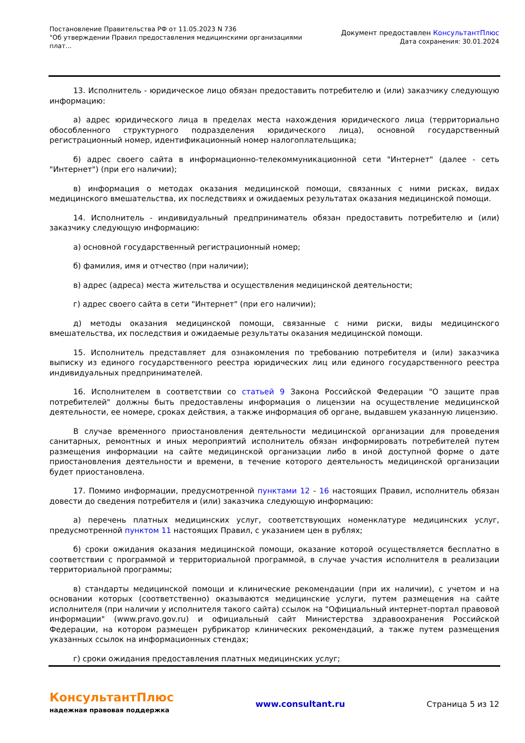Постановление Правительства РФ от 11.05.2023 N 736
"Об утверждении Правил предоставления медицинскими организациями
плат...
Документ предоставлен КонсультантПлюс
Дата сохранения: 30.01.2024
13. Исполнитель - юридическое лицо обязан предоставить потребителю и (или) заказчику следующую информацию:
а) адрес юридического лица в пределах места нахождения юридического лица (территориально обособленного структурного подразделения юридического лица), основной государственный регистрационный номер, идентификационный номер налогоплательщика;
б) адрес своего сайта в информационно-телекоммуникационной сети "Интернет" (далее - сеть "Интернет") (при его наличии);
в) информация о методах оказания медицинской помощи, связанных с ними рисках, видах медицинского вмешательства, их последствиях и ожидаемых результатах оказания медицинской помощи.
14. Исполнитель - индивидуальный предприниматель обязан предоставить потребителю и (или) заказчику следующую информацию:
а) основной государственный регистрационный номер;
б) фамилия, имя и отчество (при наличии);
в) адрес (адреса) места жительства и осуществления медицинской деятельности;
г) адрес своего сайта в сети "Интернет" (при его наличии);
д) методы оказания медицинской помощи, связанные с ними риски, виды медицинского вмешательства, их последствия и ожидаемые результаты оказания медицинской помощи.
15. Исполнитель представляет для ознакомления по требованию потребителя и (или) заказчика выписку из единого государственного реестра юридических лиц или единого государственного реестра индивидуальных предпринимателей.
16. Исполнителем в соответствии со статьей 9 Закона Российской Федерации "О защите прав потребителей" должны быть предоставлены информация о лицензии на осуществление медицинской деятельности, ее номере, сроках действия, а также информация об органе, выдавшем указанную лицензию.
В случае временного приостановления деятельности медицинской организации для проведения санитарных, ремонтных и иных мероприятий исполнитель обязан информировать потребителей путем размещения информации на сайте медицинской организации либо в иной доступной форме о дате приостановления деятельности и времени, в течение которого деятельность медицинской организации будет приостановлена.
17. Помимо информации, предусмотренной пунктами 12 - 16 настоящих Правил, исполнитель обязан довести до сведения потребителя и (или) заказчика следующую информацию:
а) перечень платных медицинских услуг, соответствующих номенклатуре медицинских услуг, предусмотренной пунктом 11 настоящих Правил, с указанием цен в рублях;
б) сроки ожидания оказания медицинской помощи, оказание которой осуществляется бесплатно в соответствии с программой и территориальной программой, в случае участия исполнителя в реализации территориальной программы;
в) стандарты медицинской помощи и клинические рекомендации (при их наличии), с учетом и на основании которых (соответственно) оказываются медицинские услуги, путем размещения на сайте исполнителя (при наличии у исполнителя такого сайта) ссылок на "Официальный интернет-портал правовой информации" (www.pravo.gov.ru) и официальный сайт Министерства здравоохранения Российской Федерации, на котором размещен рубрикатор клинических рекомендаций, а также путем размещения указанных ссылок на информационных стендах;
г) сроки ожидания предоставления платных медицинских услуг;
КонсультантПлюс
надежная правовая поддержка
www.consultant.ru Страница 5 из 12